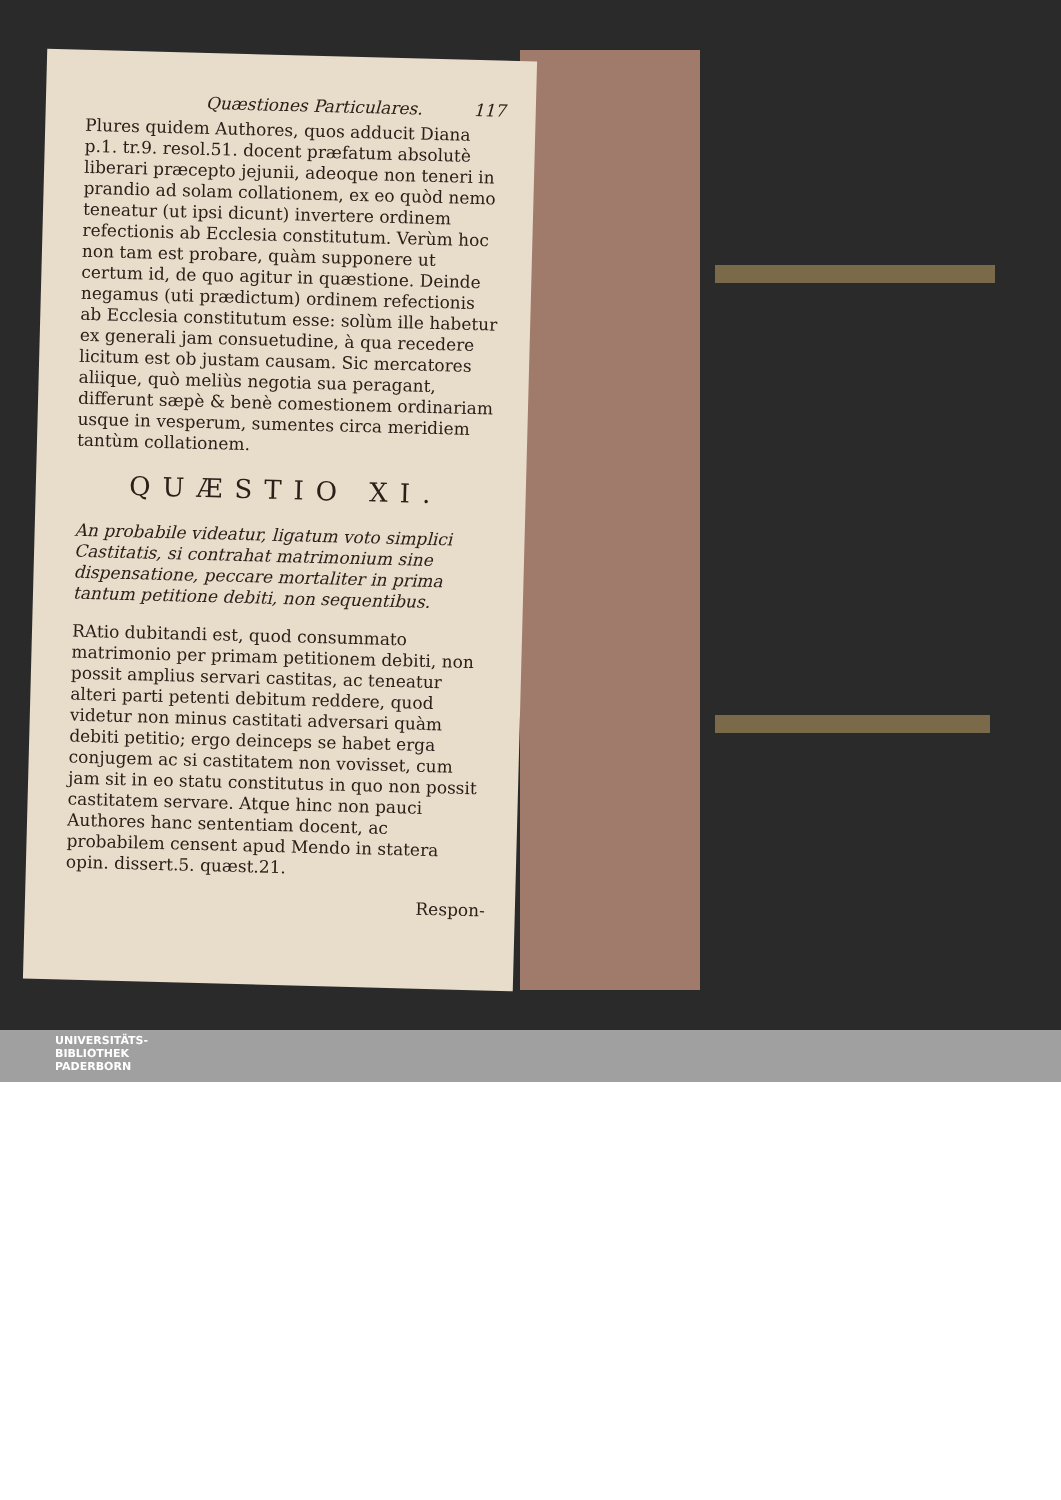Quæstiones Particulares. 117
Plures quidem Authores, quos adducit Diana p.1. tr.9. resol.51. docent præfatum absolutè liberari præcepto jejunii, adeoque non teneri in prandio ad solam collationem, ex eo quòd nemo teneatur (ut ipsi dicunt) invertere ordinem refectionis ab Ecclesia constitutum. Verùm hoc non tam est probare, quàm supponere ut certum id, de quo agitur in quæstione. Deinde negamus (uti prædictum) ordinem refectionis ab Ecclesia constitutum esse: solùm ille habetur ex generali jam consuetudine, à qua recedere licitum est ob justam causam. Sic mercatores aliique, quò meliùs negotia sua peragant, differunt sæpè & benè comestionem ordinariam usque in vesperum, sumentes circa meridiem tantùm collationem.
QUÆSTIO XI.
An probabile videatur, ligatum voto simplici Castitatis, si contrahat matrimonium sine dispensatione, peccare mortaliter in prima tantum petitione debiti, non sequentibus.
RAtio dubitandi est, quod consummato matrimonio per primam petitionem debiti, non possit amplius servari castitas, ac teneatur alteri parti petenti debitum reddere, quod videtur non minus castitati adversari quàm debiti petitio; ergo deinceps se habet erga conjugem ac si castitatem non vovisset, cum jam sit in eo statu constitutus in quo non possit castitatem servare. Atque hinc non pauci Authores hanc sententiam docent, ac probabilem censent apud Mendo in statera opin. dissert.5. quæst.21.
Respon-
UNIVERSITÄTS-
BIBLIOTHEK
PADERBORN